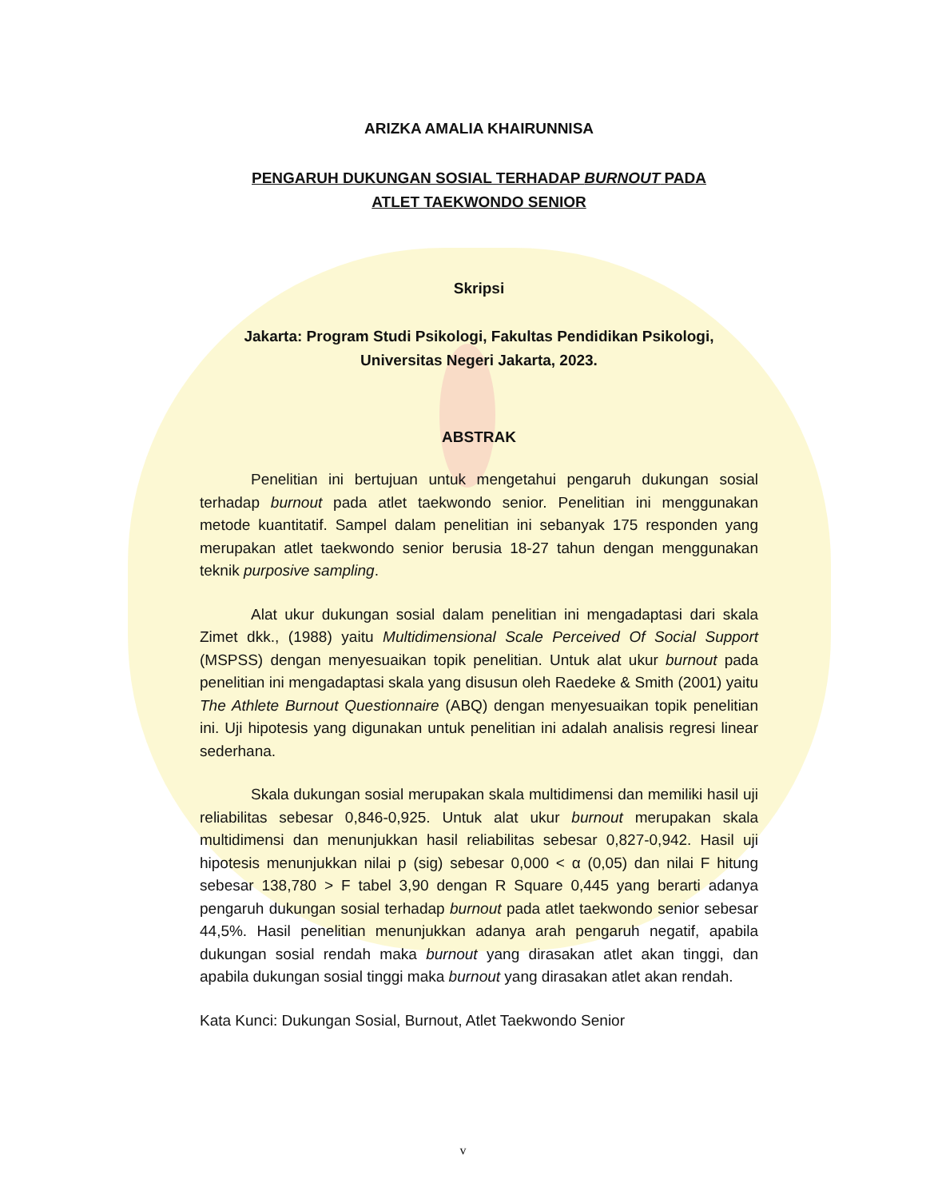ARIZKA AMALIA KHAIRUNNISA
PENGARUH DUKUNGAN SOSIAL TERHADAP BURNOUT PADA
ATLET TAEKWONDO SENIOR
Skripsi
Jakarta: Program Studi Psikologi, Fakultas Pendidikan Psikologi,
Universitas Negeri Jakarta, 2023.
ABSTRAK
Penelitian ini bertujuan untuk mengetahui pengaruh dukungan sosial terhadap burnout pada atlet taekwondo senior. Penelitian ini menggunakan metode kuantitatif. Sampel dalam penelitian ini sebanyak 175 responden yang merupakan atlet taekwondo senior berusia 18-27 tahun dengan menggunakan teknik purposive sampling.
Alat ukur dukungan sosial dalam penelitian ini mengadaptasi dari skala Zimet dkk., (1988) yaitu Multidimensional Scale Perceived Of Social Support (MSPSS) dengan menyesuaikan topik penelitian. Untuk alat ukur burnout pada penelitian ini mengadaptasi skala yang disusun oleh Raedeke & Smith (2001) yaitu The Athlete Burnout Questionnaire (ABQ) dengan menyesuaikan topik penelitian ini. Uji hipotesis yang digunakan untuk penelitian ini adalah analisis regresi linear sederhana.
Skala dukungan sosial merupakan skala multidimensi dan memiliki hasil uji reliabilitas sebesar 0,846-0,925. Untuk alat ukur burnout merupakan skala multidimensi dan menunjukkan hasil reliabilitas sebesar 0,827-0,942. Hasil uji hipotesis menunjukkan nilai p (sig) sebesar 0,000 < α (0,05) dan nilai F hitung sebesar 138,780 > F tabel 3,90 dengan R Square 0,445 yang berarti adanya pengaruh dukungan sosial terhadap burnout pada atlet taekwondo senior sebesar 44,5%. Hasil penelitian menunjukkan adanya arah pengaruh negatif, apabila dukungan sosial rendah maka burnout yang dirasakan atlet akan tinggi, dan apabila dukungan sosial tinggi maka burnout yang dirasakan atlet akan rendah.
Kata Kunci: Dukungan Sosial, Burnout, Atlet Taekwondo Senior
v